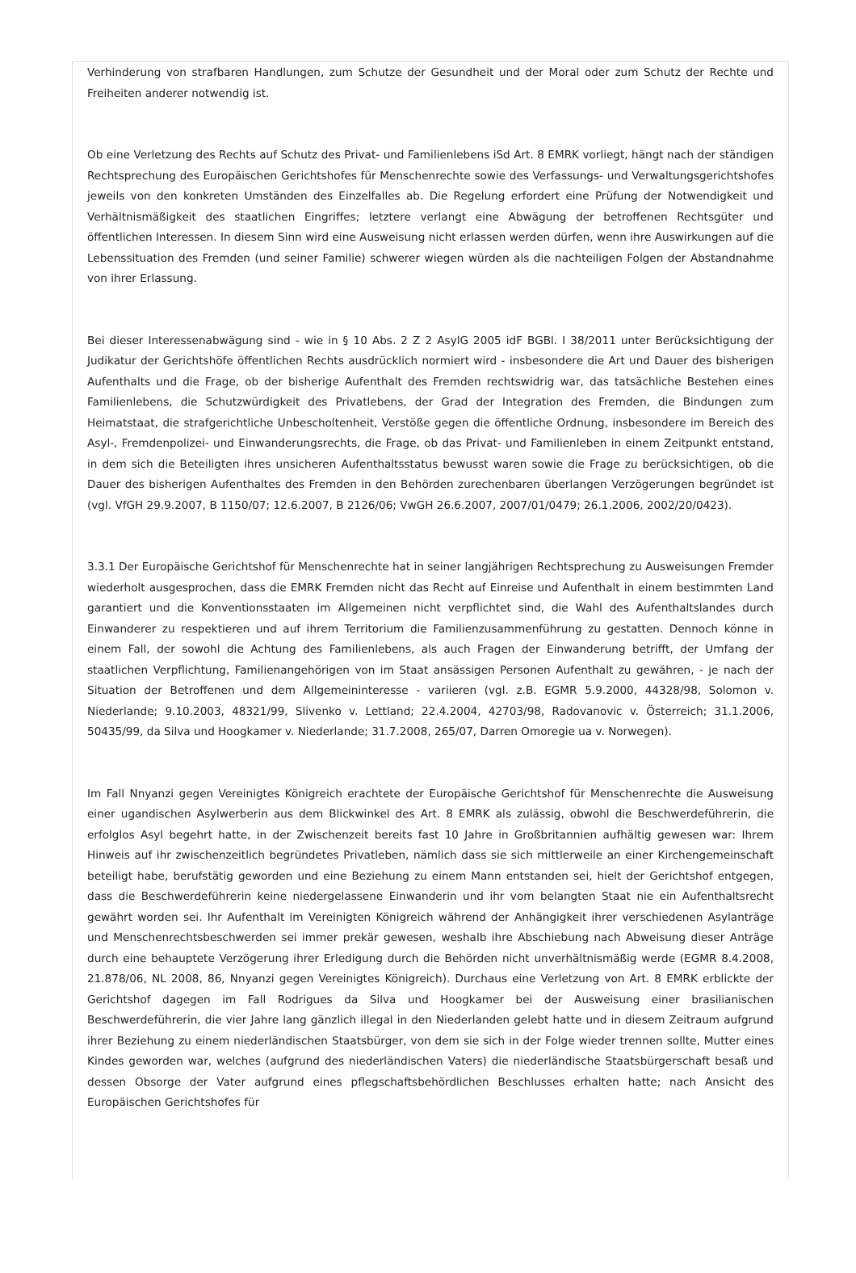Verhinderung von strafbaren Handlungen, zum Schutze der Gesundheit und der Moral oder zum Schutz der Rechte und Freiheiten anderer notwendig ist.
Ob eine Verletzung des Rechts auf Schutz des Privat- und Familienlebens iSd Art. 8 EMRK vorliegt, hängt nach der ständigen Rechtsprechung des Europäischen Gerichtshofes für Menschenrechte sowie des Verfassungs- und Verwaltungsgerichtshofes jeweils von den konkreten Umständen des Einzelfalles ab. Die Regelung erfordert eine Prüfung der Notwendigkeit und Verhältnismäßigkeit des staatlichen Eingriffes; letztere verlangt eine Abwägung der betroffenen Rechtsgüter und öffentlichen Interessen. In diesem Sinn wird eine Ausweisung nicht erlassen werden dürfen, wenn ihre Auswirkungen auf die Lebenssituation des Fremden (und seiner Familie) schwerer wiegen würden als die nachteiligen Folgen der Abstandnahme von ihrer Erlassung.
Bei dieser Interessenabwägung sind - wie in § 10 Abs. 2 Z 2 AsylG 2005 idF BGBl. I 38/2011 unter Berücksichtigung der Judikatur der Gerichtshöfe öffentlichen Rechts ausdrücklich normiert wird - insbesondere die Art und Dauer des bisherigen Aufenthalts und die Frage, ob der bisherige Aufenthalt des Fremden rechtswidrig war, das tatsächliche Bestehen eines Familienlebens, die Schutzwürdigkeit des Privatlebens, der Grad der Integration des Fremden, die Bindungen zum Heimatstaat, die strafgerichtliche Unbescholtenheit, Verstöße gegen die öffentliche Ordnung, insbesondere im Bereich des Asyl-, Fremdenpolizei- und Einwanderungsrechts, die Frage, ob das Privat- und Familienleben in einem Zeitpunkt entstand, in dem sich die Beteiligten ihres unsicheren Aufenthaltsstatus bewusst waren sowie die Frage zu berücksichtigen, ob die Dauer des bisherigen Aufenthaltes des Fremden in den Behörden zurechenbaren überlangen Verzögerungen begründet ist (vgl. VfGH 29.9.2007, B 1150/07; 12.6.2007, B 2126/06; VwGH 26.6.2007, 2007/01/0479; 26.1.2006, 2002/20/0423).
3.3.1 Der Europäische Gerichtshof für Menschenrechte hat in seiner langjährigen Rechtsprechung zu Ausweisungen Fremder wiederholt ausgesprochen, dass die EMRK Fremden nicht das Recht auf Einreise und Aufenthalt in einem bestimmten Land garantiert und die Konventionsstaaten im Allgemeinen nicht verpflichtet sind, die Wahl des Aufenthaltslandes durch Einwanderer zu respektieren und auf ihrem Territorium die Familienzusammenführung zu gestatten. Dennoch könne in einem Fall, der sowohl die Achtung des Familienlebens, als auch Fragen der Einwanderung betrifft, der Umfang der staatlichen Verpflichtung, Familienangehörigen von im Staat ansässigen Personen Aufenthalt zu gewähren, - je nach der Situation der Betroffenen und dem Allgemeininteresse - variieren (vgl. z.B. EGMR 5.9.2000, 44328/98, Solomon v. Niederlande; 9.10.2003, 48321/99, Slivenko v. Lettland; 22.4.2004, 42703/98, Radovanovic v. Österreich; 31.1.2006, 50435/99, da Silva und Hoogkamer v. Niederlande; 31.7.2008, 265/07, Darren Omoregie ua v. Norwegen).
Im Fall Nnyanzi gegen Vereinigtes Königreich erachtete der Europäische Gerichtshof für Menschenrechte die Ausweisung einer ugandischen Asylwerberin aus dem Blickwinkel des Art. 8 EMRK als zulässig, obwohl die Beschwerdeführerin, die erfolglos Asyl begehrt hatte, in der Zwischenzeit bereits fast 10 Jahre in Großbritannien aufhältig gewesen war: Ihrem Hinweis auf ihr zwischenzeitlich begründetes Privatleben, nämlich dass sie sich mittlerweile an einer Kirchengemeinschaft beteiligt habe, berufstätig geworden und eine Beziehung zu einem Mann entstanden sei, hielt der Gerichtshof entgegen, dass die Beschwerdeführerin keine niedergelassene Einwanderin und ihr vom belangten Staat nie ein Aufenthaltsrecht gewährt worden sei. Ihr Aufenthalt im Vereinigten Königreich während der Anhängigkeit ihrer verschiedenen Asylanträge und Menschenrechtsbeschwerden sei immer prekär gewesen, weshalb ihre Abschiebung nach Abweisung dieser Anträge durch eine behauptete Verzögerung ihrer Erledigung durch die Behörden nicht unverhältnismäßig werde (EGMR 8.4.2008, 21.878/06, NL 2008, 86, Nnyanzi gegen Vereinigtes Königreich). Durchaus eine Verletzung von Art. 8 EMRK erblickte der Gerichtshof dagegen im Fall Rodrigues da Silva und Hoogkamer bei der Ausweisung einer brasilianischen Beschwerdeführerin, die vier Jahre lang gänzlich illegal in den Niederlanden gelebt hatte und in diesem Zeitraum aufgrund ihrer Beziehung zu einem niederländischen Staatsbürger, von dem sie sich in der Folge wieder trennen sollte, Mutter eines Kindes geworden war, welches (aufgrund des niederländischen Vaters) die niederländische Staatsbürgerschaft besaß und dessen Obsorge der Vater aufgrund eines pflegschaftsbehördlichen Beschlusses erhalten hatte; nach Ansicht des Europäischen Gerichtshofes für